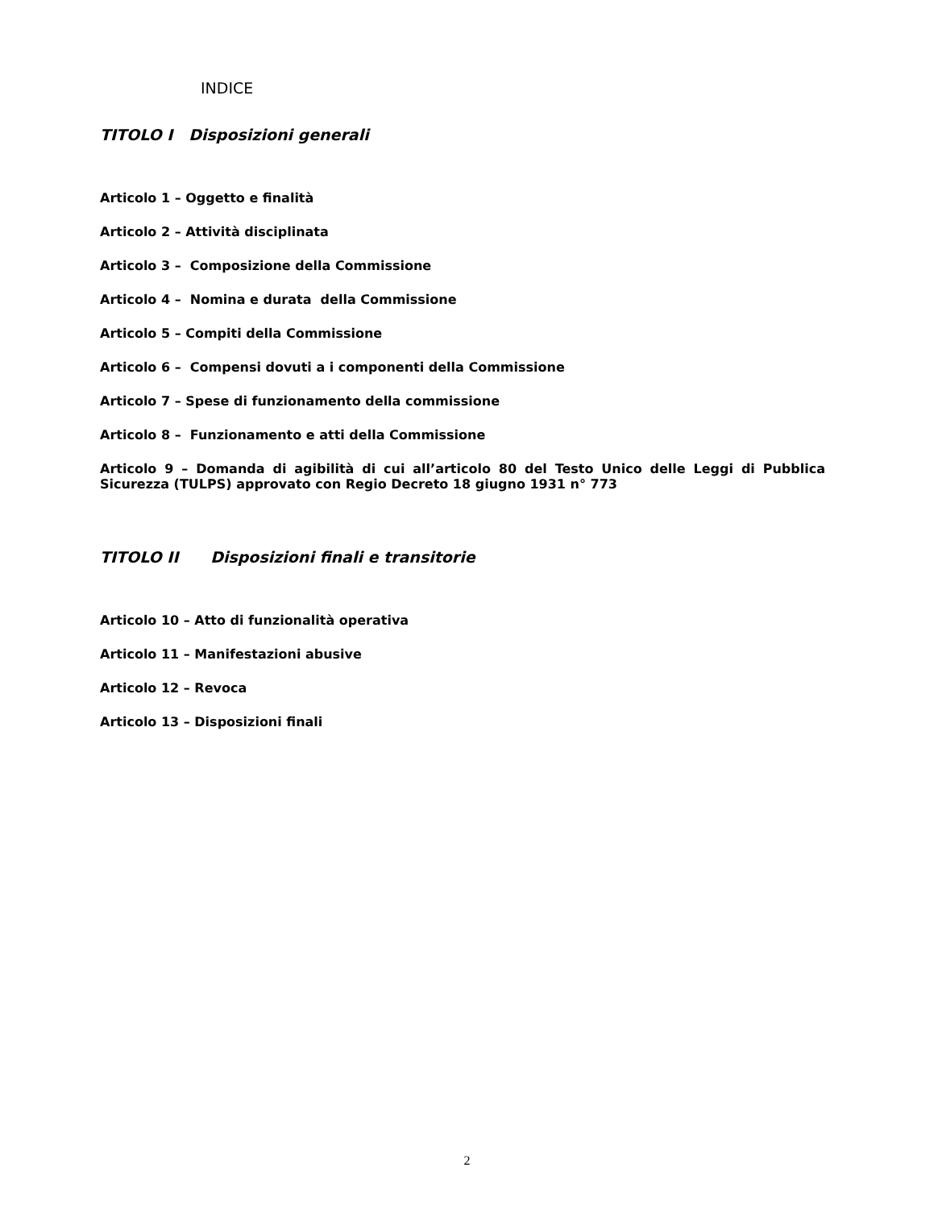INDICE
TITOLO I Disposizioni generali
Articolo 1 – Oggetto e finalità
Articolo 2 – Attività disciplinata
Articolo 3 – Composizione della Commissione
Articolo 4 – Nomina e durata della Commissione
Articolo 5 – Compiti della Commissione
Articolo 6 – Compensi dovuti a i componenti della Commissione
Articolo 7 – Spese di funzionamento della commissione
Articolo 8 – Funzionamento e atti della Commissione
Articolo 9 – Domanda di agibilità di cui all’articolo 80 del Testo Unico delle Leggi di Pubblica Sicurezza (TULPS) approvato con Regio Decreto 18 giugno 1931 n° 773
TITOLO II Disposizioni finali e transitorie
Articolo 10 – Atto di funzionalità operativa
Articolo 11 – Manifestazioni abusive
Articolo 12 – Revoca
Articolo 13 – Disposizioni finali
2